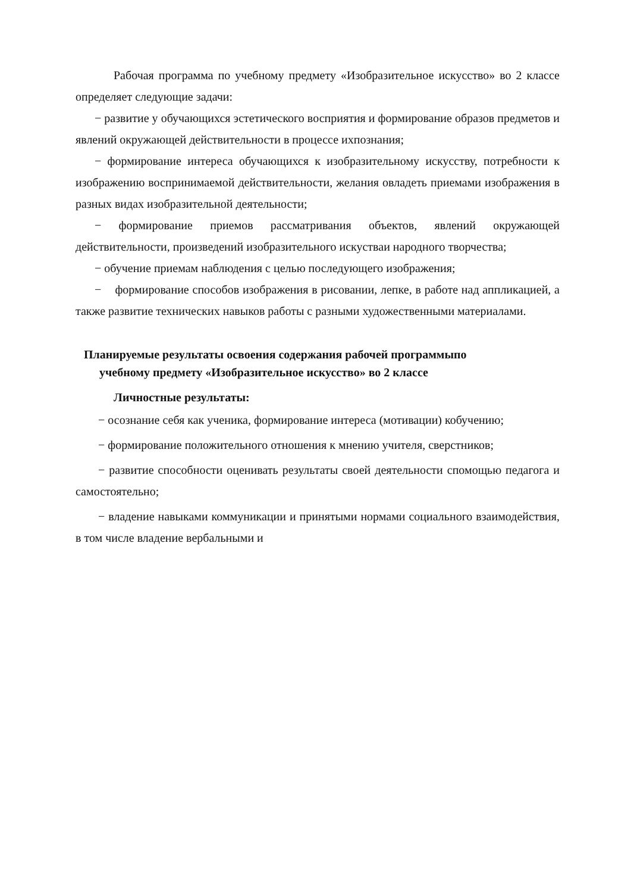Рабочая программа по учебному предмету «Изобразительное искусство» во 2 классе определяет следующие задачи:
− развитие у обучающихся эстетического восприятия и формирование образов предметов и явлений окружающей действительности в процессе ихпознания;
− формирование интереса обучающихся к изобразительному искусству, потребности к изображению воспринимаемой действительности, желания овладеть приемами изображения в разных видах изобразительной деятельности;
− формирование приемов рассматривания объектов, явлений окружающей действительности, произведений изобразительного искустваи народного творчества;
− обучение приемам наблюдения с целью последующего изображения;
− формирование способов изображения в рисовании, лепке, в работе над аппликацией, а также развитие технических навыков работы с разными художественными материалами.
Планируемые результаты освоения содержания рабочей программыпо
учебному предмету «Изобразительное искусство» во 2 классе
Личностные результаты:
− осознание себя как ученика, формирование интереса (мотивации) кобучению;
− формирование положительного отношения к мнению учителя, сверстников;
− развитие способности оценивать результаты своей деятельности спомощью педагога и самостоятельно;
− владение навыками коммуникации и принятыми нормами социального взаимодействия, в том числе владение вербальными и